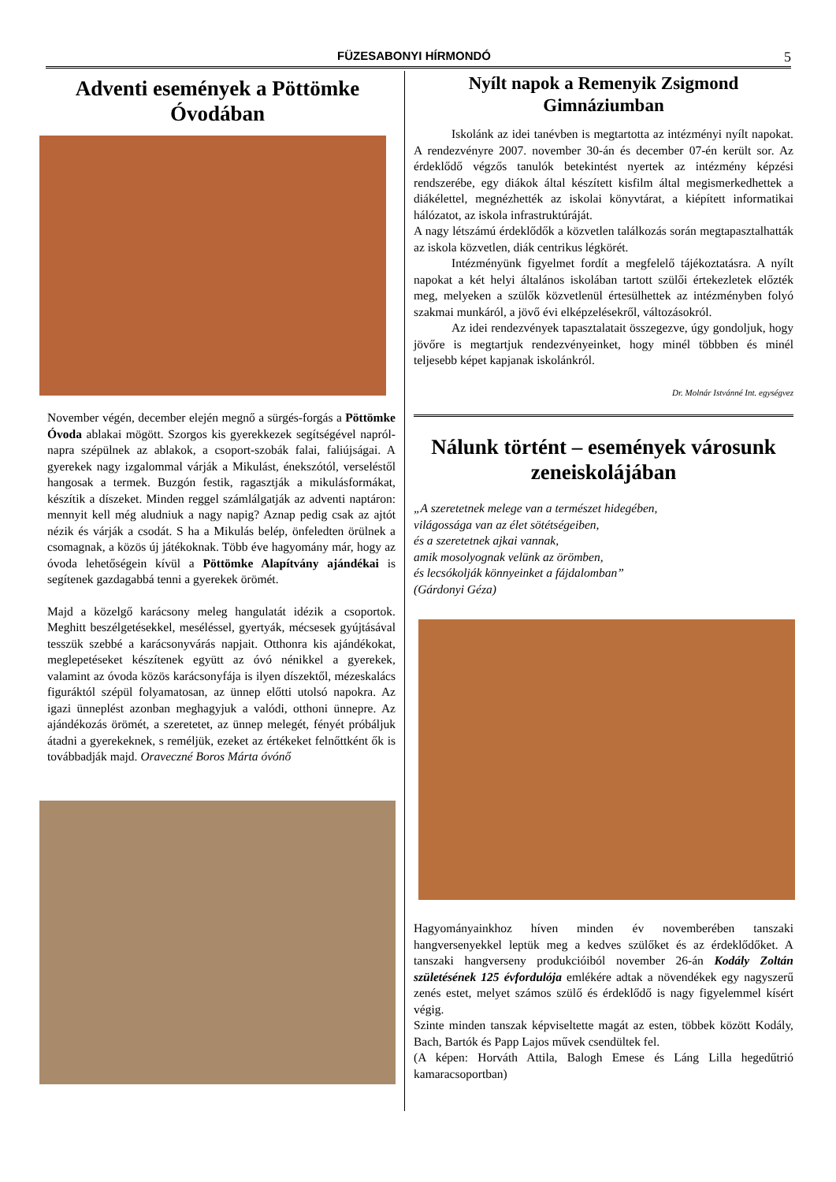FÜZESABONYI HÍRMONDÓ 5
Adventi események a Pöttömke Óvodában
November végén, december elején megnő a sürgés-forgás a Pöttömke Óvoda ablakai mögött. Szorgos kis gyerekkezek segítségével napról-napra szépülnek az ablakok, a csoport-szobák falai, faliújságai. A gyerekek nagy izgalommal várják a Mikulást, énekszótól, verseléstől hangosak a termek. Buzgón festik, ragasztják a mikulásformákat, készítik a díszeket. Minden reggel számlálgatják az adventi naptáron: mennyit kell még aludniuk a nagy napig? Aznap pedig csak az ajtót nézik és várják a csodát. S ha a Mikulás belép, önfeledten örülnek a csomagnak, a közös új játékoknak. Több éve hagyomány már, hogy az óvoda lehetőségein kívül a Pöttömke Alapítvány ajándékai is segítenek gazdagabbá tenni a gyerekek örömét.
Majd a közelgő karácsony meleg hangulatát idézik a csoportok. Meghitt beszélgetésekkel, meséléssel, gyertyák, mécsesek gyújtásával tesszük szebbé a karácsonyvárás napjait. Otthonra kis ajándékokat, meglepetéseket készítenek együtt az óvó nénikkel a gyerekek, valamint az óvoda közös karácsonyfája is ilyen díszektől, mézeskalács figuráktól szépül folyamatosan, az ünnep előtti utolsó napokra. Az igazi ünneplést azonban meghagyjuk a valódi, otthoni ünnepre. Az ajándékozás örömét, a szeretetet, az ünnep melegét, fényét próbáljuk átadni a gyerekeknek, s reméljük, ezeket az értékeket felnőttként ők is továbbadják majd. Oraveczné Boros Márta óvónő
Nyílt napok a Remenyik Zsigmond Gimnáziumban
Iskolánk az idei tanévben is megtartotta az intézményi nyílt napokat. A rendezvényre 2007. november 30-án és december 07-én került sor. Az érdeklődő végzős tanulók betekintést nyertek az intézmény képzési rendszerébe, egy diákok által készített kisfilm által megismerkedhettek a diákélettel, megnézhették az iskolai könyvtárat, a kiépített informatikai hálózatot, az iskola infrastruktúráját.
A nagy létszámú érdeklődők a közvetlen találkozás során megtapasztalhatták az iskola közvetlen, diák centrikus légkörét.
Intézményünk figyelmet fordít a megfelelő tájékoztatásra. A nyílt napokat a két helyi általános iskolában tartott szülői értekezletek előzték meg, melyeken a szülők közvetlenül értesülhettek az intézményben folyó szakmai munkáról, a jövő évi elképzelésekről, változásokról.
Az idei rendezvények tapasztalatait összegezve, úgy gondoljuk, hogy jövőre is megtartjuk rendezvényeinket, hogy minél többben és minél teljesebb képet kapjanak iskolánkról.
Dr. Molnár Istvánné Int. egységvez
Nálunk történt – események városunk zeneiskolájában
„A szeretetnek melege van a természet hidegében,
világossága van az élet sötétségeiben,
és a szeretetnek ajkai vannak,
amik mosolyognak velünk az örömben,
és lecsókolják könnyeinket a fájdalomban”
(Gárdonyi Géza)
Hagyományainkhoz híven minden év novemberében tanszaki hangversenyekkel leptük meg a kedves szülőket és az érdeklődőket. A tanszaki hangverseny produkcióiból november 26-án Kodály Zoltán születésének 125 évfordulója emlékére adtak a növendékek egy nagyszerű zenés estet, melyet számos szülő és érdeklődő is nagy figyelemmel kísért végig.
Szinte minden tanszak képviseltette magát az esten, többek között Kodály, Bach, Bartók és Papp Lajos művek csendültek fel.
(A képen: Horváth Attila, Balogh Emese és Láng Lilla hegedűtrió kamaracsoportban)